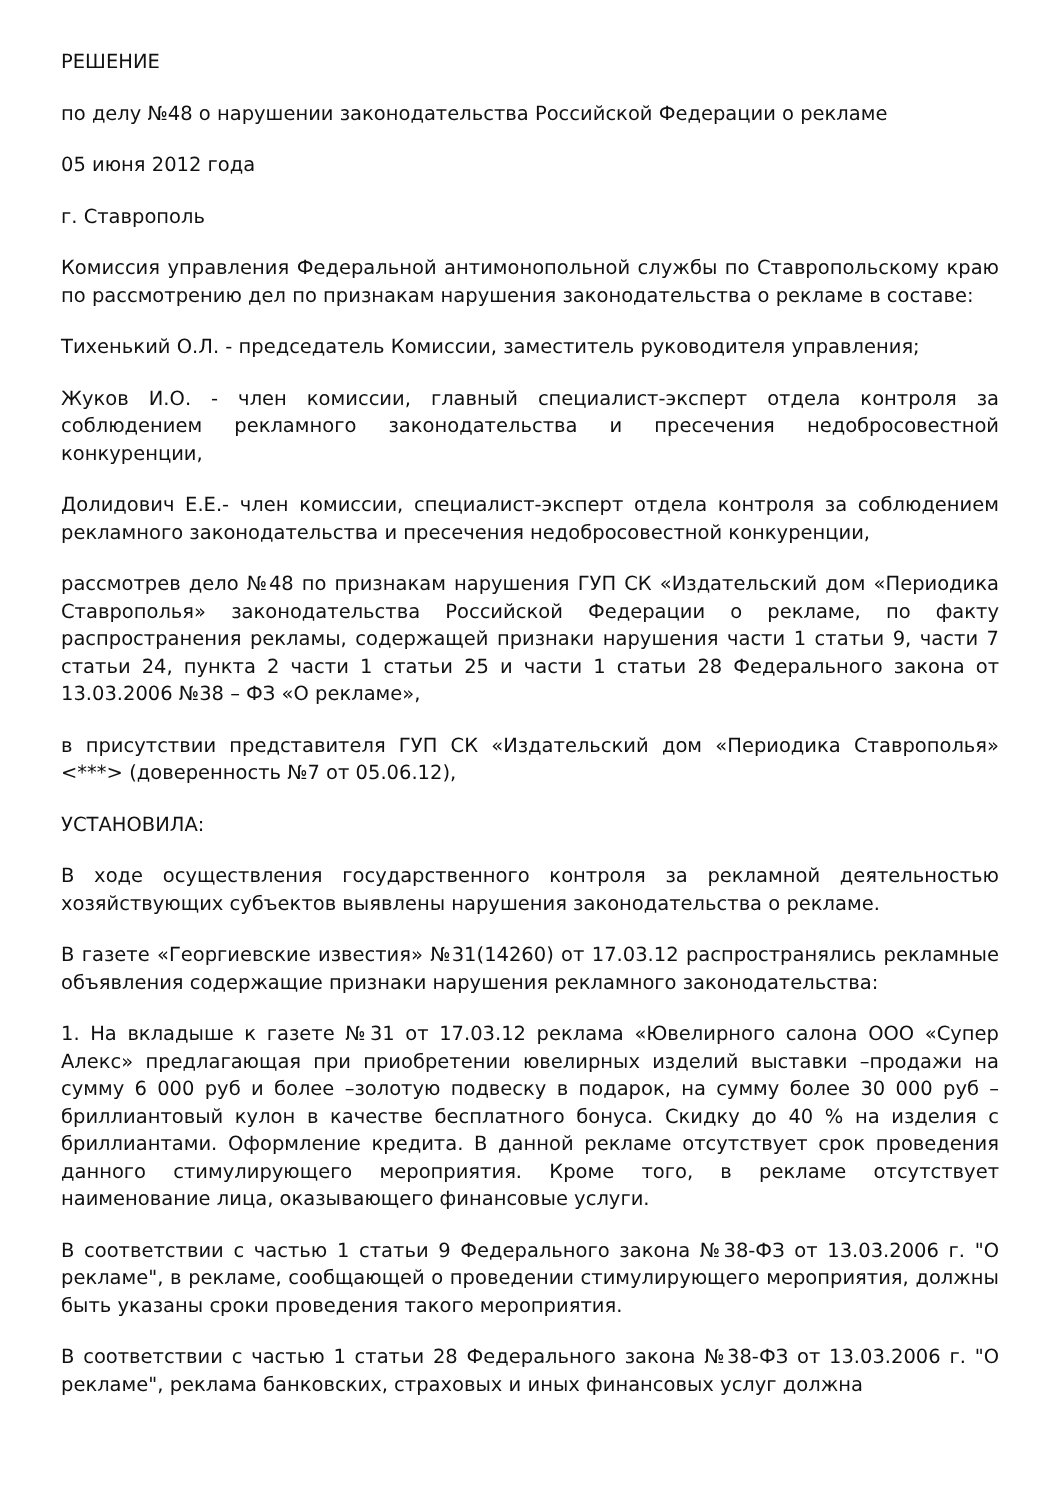РЕШЕНИЕ
по делу №48 о нарушении законодательства Российской Федерации о рекламе
05 июня 2012 года
г. Ставрополь
Комиссия управления Федеральной антимонопольной службы по Ставропольскому краю по рассмотрению дел по признакам нарушения законодательства о рекламе в составе:
Тихенький О.Л. - председатель Комиссии, заместитель руководителя управления;
Жуков И.О. - член комиссии, главный специалист-эксперт отдела контроля за соблюдением рекламного законодательства и пресечения недобросовестной конкуренции,
Долидович Е.Е.- член комиссии, специалист-эксперт отдела контроля за соблюдением рекламного законодательства и пресечения недобросовестной конкуренции,
рассмотрев дело №48 по признакам нарушения ГУП СК «Издательский дом «Периодика Ставрополья» законодательства Российской Федерации о рекламе, по факту распространения рекламы, содержащей признаки нарушения части 1 статьи 9, части 7 статьи 24, пункта 2 части 1 статьи 25 и части 1 статьи 28 Федерального закона от 13.03.2006 №38 – ФЗ «О рекламе»,
в присутствии представителя ГУП СК «Издательский дом «Периодика Ставрополья» <***> (доверенность №7 от 05.06.12),
УСТАНОВИЛА:
В ходе осуществления государственного контроля за рекламной деятельностью хозяйствующих субъектов выявлены нарушения законодательства о рекламе.
В газете «Георгиевские известия» №31(14260) от 17.03.12 распространялись рекламные объявления содержащие признаки нарушения рекламного законодательства:
1. На вкладыше к газете №31 от 17.03.12 реклама «Ювелирного салона ООО «Супер Алекс» предлагающая при приобретении ювелирных изделий выставки –продажи на сумму 6 000 руб и более –золотую подвеску в подарок, на сумму более 30 000 руб –бриллиантовый кулон в качестве бесплатного бонуса. Скидку до 40 % на изделия с бриллиантами. Оформление кредита. В данной рекламе отсутствует срок проведения данного стимулирующего мероприятия. Кроме того, в рекламе отсутствует наименование лица, оказывающего финансовые услуги.
В соответствии с частью 1 статьи 9 Федерального закона №38-ФЗ от 13.03.2006 г. "О рекламе", в рекламе, сообщающей о проведении стимулирующего мероприятия, должны быть указаны сроки проведения такого мероприятия.
В соответствии с частью 1 статьи 28 Федерального закона №38-ФЗ от 13.03.2006 г. "О рекламе", реклама банковских, страховых и иных финансовых услуг должна